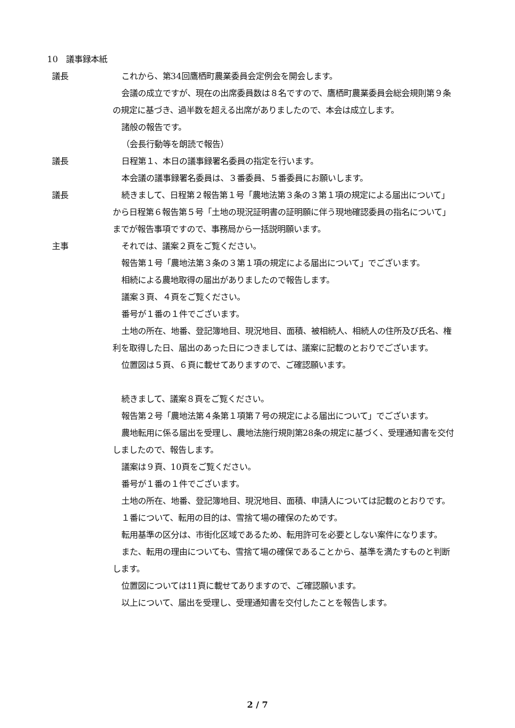10　議事録本紙
議長 これから、第34回鷹栖町農業委員会定例会を開会します。
会議の成立ですが、現在の出席委員数は８名ですので、鷹栖町農業委員会総会規則第９条の規定に基づき、過半数を超える出席がありましたので、本会は成立します。
諸般の報告です。
（会長行動等を朗読で報告）
議長 日程第１、本日の議事録署名委員の指定を行います。
本会議の議事録署名委員は、３番委員、５番委員にお願いします。
議長 続きまして、日程第２報告第１号「農地法第３条の３第１項の規定による届出について」から日程第６報告第５号「土地の現況証明書の証明願に伴う現地確認委員の指名について」までが報告事項ですので、事務局から一括説明願います。
主事 それでは、議案２頁をご覧ください。
報告第１号「農地法第３条の３第１項の規定による届出について」でございます。
相続による農地取得の届出がありましたので報告します。
議案３頁、４頁をご覧ください。
番号が１番の１件でございます。
土地の所在、地番、登記簿地目、現況地目、面積、被相続人、相続人の住所及び氏名、権利を取得した日、届出のあった日につきましては、議案に記載のとおりでございます。
位置図は５頁、６頁に載せてありますので、ご確認願います。
続きまして、議案８頁をご覧ください。
報告第２号「農地法第４条第１項第７号の規定による届出について」でございます。
農地転用に係る届出を受理し、農地法施行規則第28条の規定に基づく、受理通知書を交付しましたので、報告します。
議案は９頁、10頁をご覧ください。
番号が１番の１件でございます。
土地の所在、地番、登記簿地目、現況地目、面積、申請人については記載のとおりです。
１番について、転用の目的は、雪捨て場の確保のためです。
転用基準の区分は、市街化区域であるため、転用許可を必要としない案件になります。
また、転用の理由についても、雪捨て場の確保であることから、基準を満たすものと判断します。
位置図については11頁に載せてありますので、ご確認願います。
以上について、届出を受理し、受理通知書を交付したことを報告します。
2 / 7